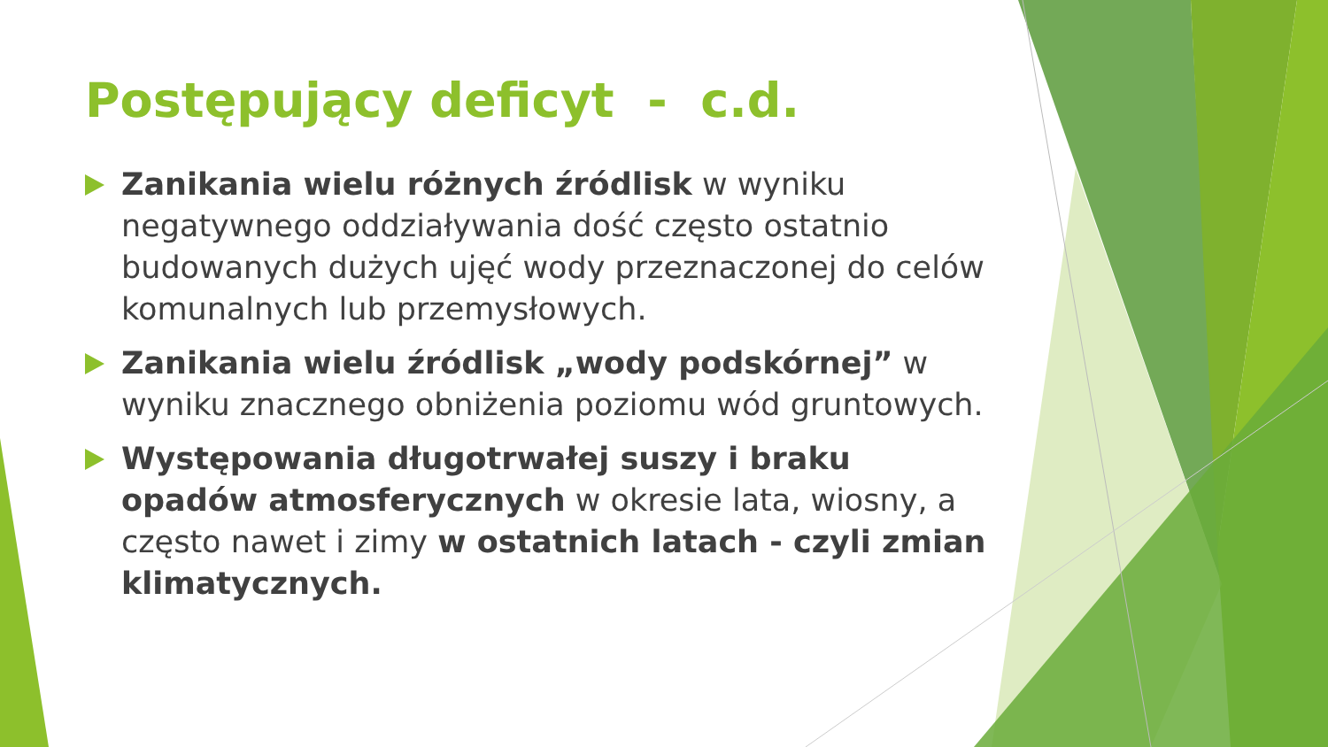Postępujący deficyt - c.d.
Zanikania wielu różnych źródlisk w wyniku negatywnego oddziaływania dość często ostatnio budowanych dużych ujęć wody przeznaczonej do celów komunalnych lub przemysłowych.
Zanikania wielu źródlisk „wody podskórnej” w wyniku znacznego obniżenia poziomu wód gruntowych.
Występowania długotrwałej suszy i braku opadów atmosferycznych w okresie lata, wiosny, a często nawet i zimy w ostatnich latach - czyli zmian klimatycznych.